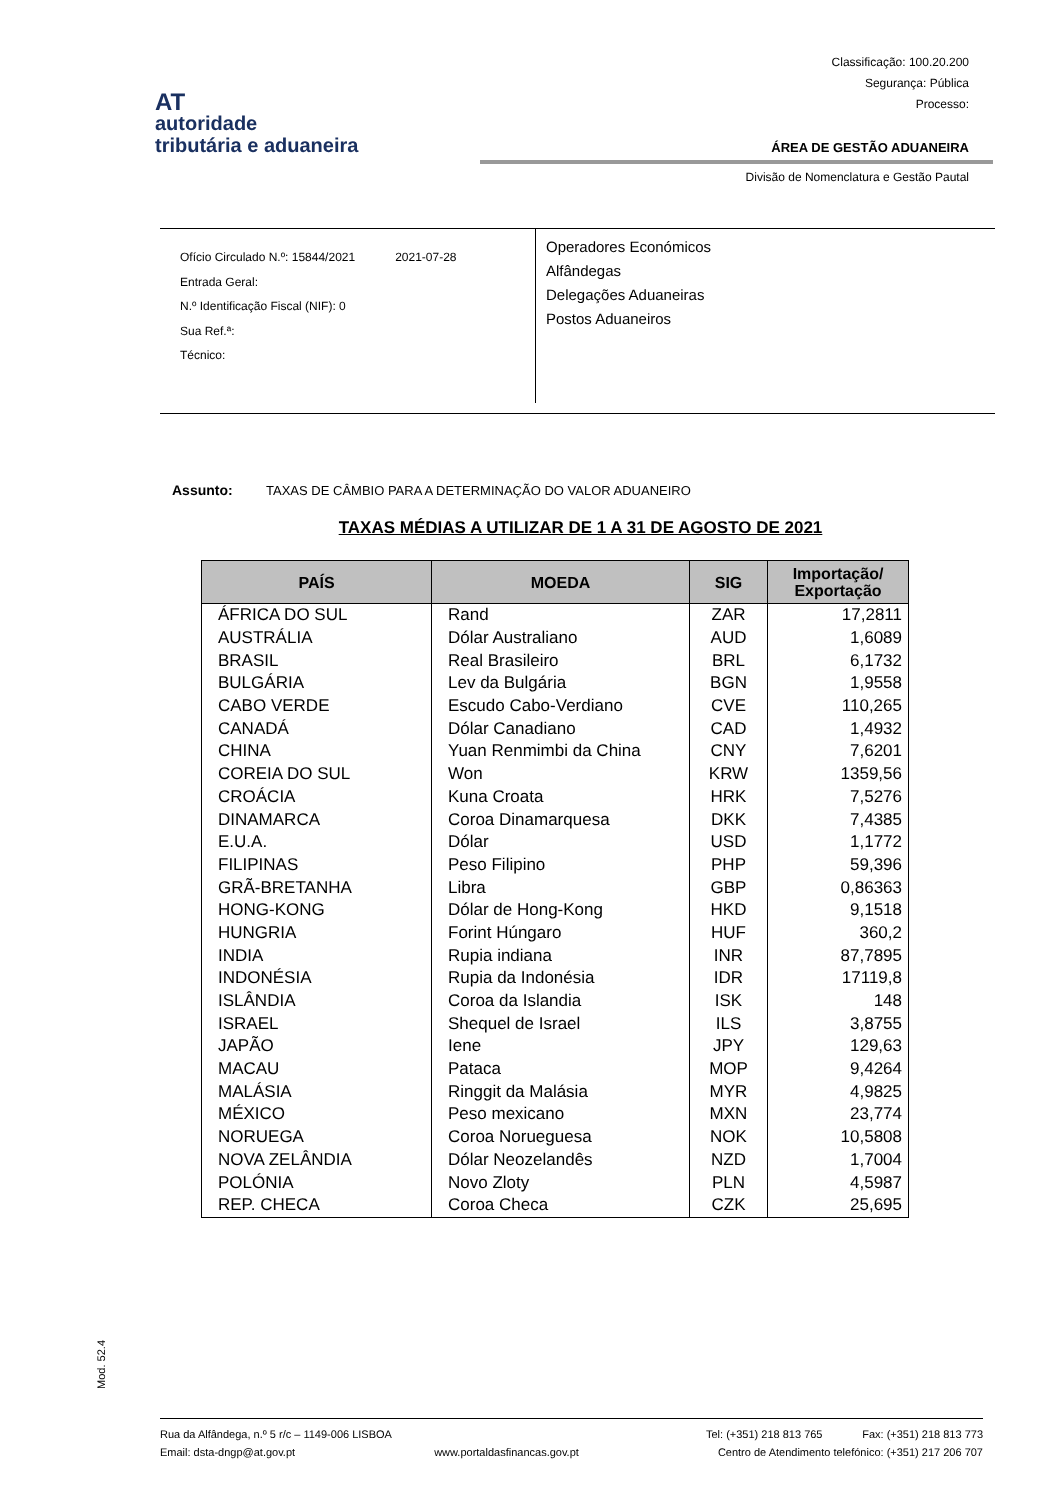Classificação: 100.20.200
Segurança: Pública
Processo:
AT
autoridade
tributária e aduaneira
ÁREA DE GESTÃO ADUANEIRA
Divisão de Nomenclatura e Gestão Pautal
Ofício Circulado N.º: 15844/2021 2021-07-28
Entrada Geral:
N.º Identificação Fiscal (NIF): 0
Sua Ref.ª:
Técnico:
Operadores Económicos
Alfândegas
Delegações Aduaneiras
Postos Aduaneiros
Assunto: TAXAS DE CÂMBIO PARA A DETERMINAÇÃO DO VALOR ADUANEIRO
TAXAS MÉDIAS A UTILIZAR DE 1 A 31 DE AGOSTO DE 2021
| PAÍS | MOEDA | SIG | Importação/ Exportação |
| --- | --- | --- | --- |
| ÁFRICA DO SUL | Rand | ZAR | 17,2811 |
| AUSTRÁLIA | Dólar Australiano | AUD | 1,6089 |
| BRASIL | Real Brasileiro | BRL | 6,1732 |
| BULGÁRIA | Lev da Bulgária | BGN | 1,9558 |
| CABO VERDE | Escudo Cabo-Verdiano | CVE | 110,265 |
| CANADÁ | Dólar Canadiano | CAD | 1,4932 |
| CHINA | Yuan Renmimbi da China | CNY | 7,6201 |
| COREIA DO SUL | Won | KRW | 1359,56 |
| CROÁCIA | Kuna Croata | HRK | 7,5276 |
| DINAMARCA | Coroa Dinamarquesa | DKK | 7,4385 |
| E.U.A. | Dólar | USD | 1,1772 |
| FILIPINAS | Peso Filipino | PHP | 59,396 |
| GRÃ-BRETANHA | Libra | GBP | 0,86363 |
| HONG-KONG | Dólar de Hong-Kong | HKD | 9,1518 |
| HUNGRIA | Forint Húngaro | HUF | 360,2 |
| INDIA | Rupia indiana | INR | 87,7895 |
| INDONÉSIA | Rupia da Indonésia | IDR | 17119,8 |
| ISLÂNDIA | Coroa da Islandia | ISK | 148 |
| ISRAEL | Shequel de Israel | ILS | 3,8755 |
| JAPÃO | Iene | JPY | 129,63 |
| MACAU | Pataca | MOP | 9,4264 |
| MALÁSIA | Ringgit da Malásia | MYR | 4,9825 |
| MÉXICO | Peso mexicano | MXN | 23,774 |
| NORUEGA | Coroa Norueguesa | NOK | 10,5808 |
| NOVA ZELÂNDIA | Dólar Neozelandês | NZD | 1,7004 |
| POLÓNIA | Novo Zloty | PLN | 4,5987 |
| REP. CHECA | Coroa Checa | CZK | 25,695 |
Mod. 52.4
Rua da Alfândega, n.º 5 r/c – 1149-006 LISBOA Tel: (+351) 218 813 765 Fax: (+351) 218 813 773
Email: dsta-dngp@at.gov.pt www.portaldasfinancas.gov.pt Centro de Atendimento telefónico: (+351) 217 206 707